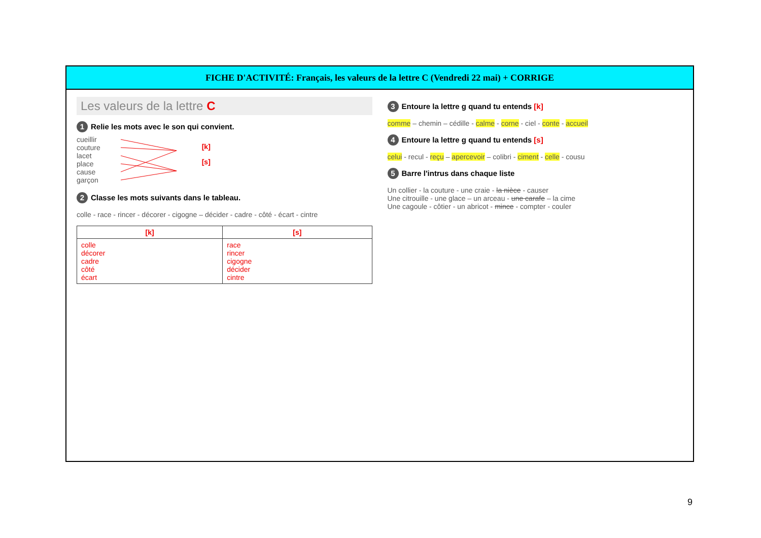FICHE D'ACTIVITÉ: Français, les valeurs de la lettre C (Vendredi 22 mai) + CORRIGE
Les valeurs de la lettre C
1 Relie les mots avec le son qui convient.
cueillir
couture
lacet
place
cause
garçon
[k]
[s]
2 Classe les mots suivants dans le tableau.
colle - race - rincer - décorer - cigogne – décider - cadre - côté - écart - cintre
| [k] | [s] |
| --- | --- |
| colle décorer cadre côté écart | race rincer cigogne décider cintre |
3 Entoure la lettre g quand tu entends [k]
comme – chemin – cédille - calme - corne - ciel - conte - accueil
4 Entoure la lettre g quand tu entends [s]
celui - recul - reçu – apercevoir – colibri - ciment - celle - cousu
5 Barre l'intrus dans chaque liste
Un collier - la couture - une craie - la nièce - causer
Une citrouille - une glace – un arceau - une carafe – la cime
Une cagoule - côtier - un abricot - mince - compter - couler
9